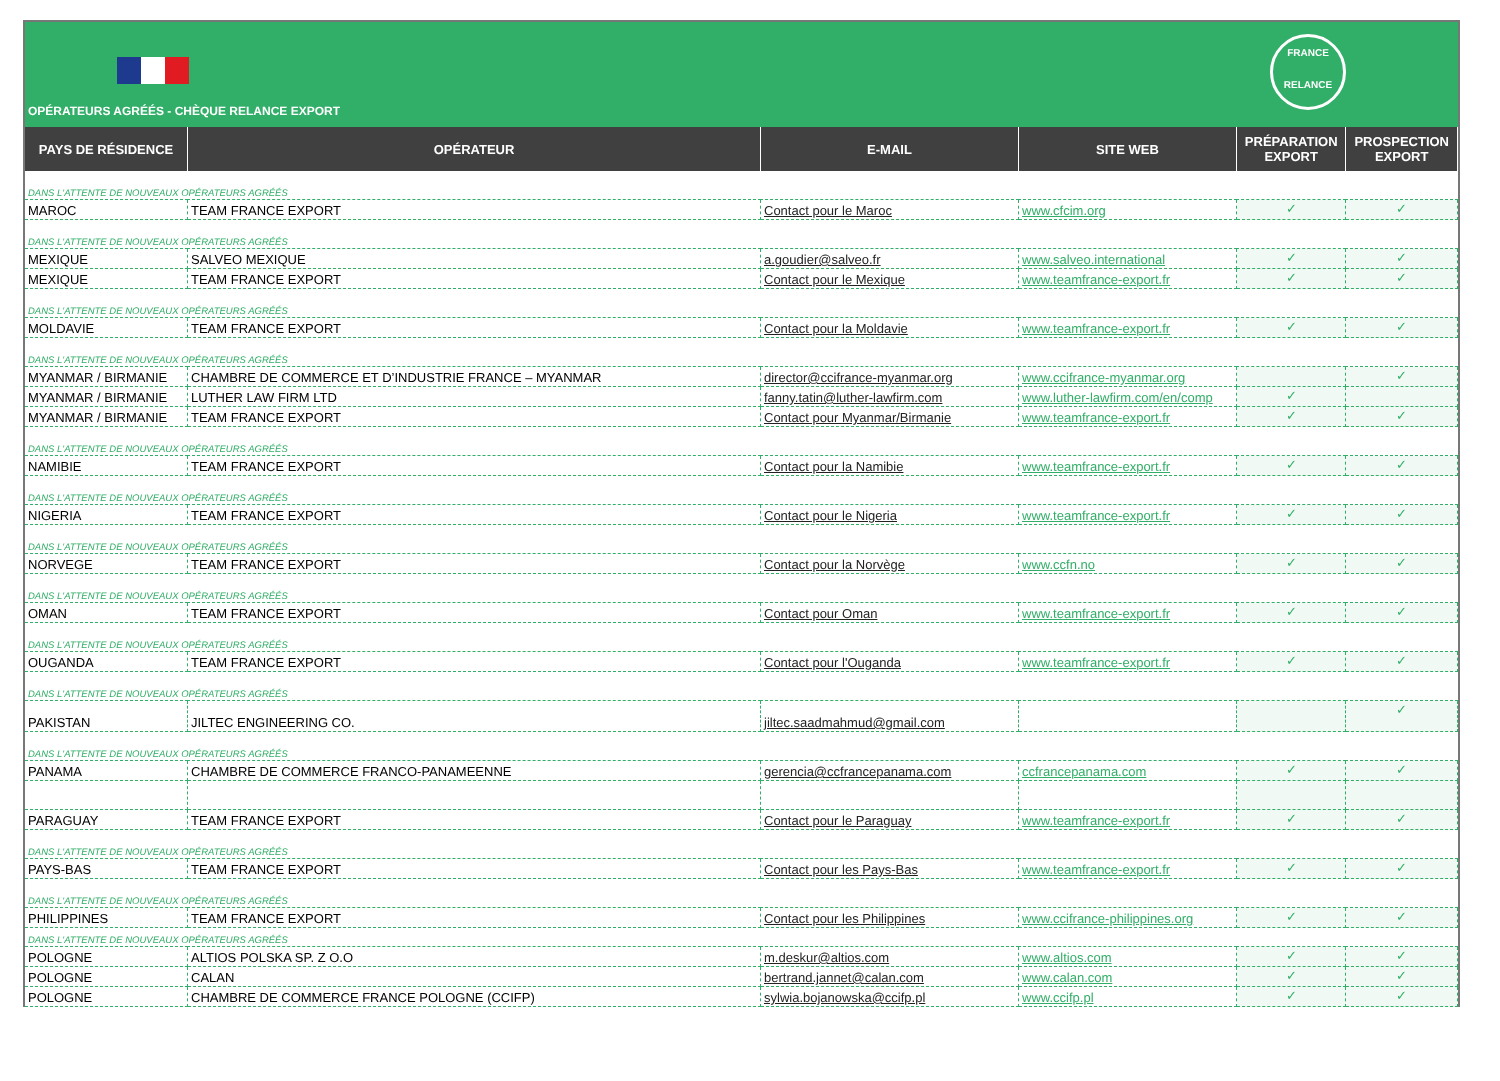OPÉRATEURS AGRÉÉS - CHÈQUE RELANCE EXPORT
FRANCE
RELANCE
| PAYS DE RÉSIDENCE | OPÉRATEUR | E-MAIL | SITE WEB | PRÉPARATION EXPORT | PROSPECTION EXPORT |
| --- | --- | --- | --- | --- | --- |
| DANS L'ATTENTE DE NOUVEAUX OPÉRATEURS AGRÉÉS | | | | | |
| MAROC | TEAM FRANCE EXPORT | Contact pour le Maroc | www.cfcim.org | ✓ | ✓ |
| DANS L'ATTENTE DE NOUVEAUX OPÉRATEURS AGRÉÉS | | | | | |
| MEXIQUE | SALVEO MEXIQUE | a.goudier@salveo.fr | www.salveo.international | ✓ | ✓ |
| MEXIQUE | TEAM FRANCE EXPORT | Contact pour le Mexique | www.teamfrance-export.fr | ✓ | ✓ |
| DANS L'ATTENTE DE NOUVEAUX OPÉRATEURS AGRÉÉS | | | | | |
| MOLDAVIE | TEAM FRANCE EXPORT | Contact pour la Moldavie | www.teamfrance-export.fr | ✓ | ✓ |
| DANS L'ATTENTE DE NOUVEAUX OPÉRATEURS AGRÉÉS | | | | | |
| MYANMAR / BIRMANIE | CHAMBRE DE COMMERCE ET D’INDUSTRIE FRANCE – MYANMAR | director@ccifrance-myanmar.org | www.ccifrance-myanmar.org | | ✓ |
| MYANMAR / BIRMANIE | LUTHER LAW FIRM LTD | fanny.tatin@luther-lawfirm.com | www.luther-lawfirm.com/en/comp | ✓ | |
| MYANMAR / BIRMANIE | TEAM FRANCE EXPORT | Contact pour Myanmar/Birmanie | www.teamfrance-export.fr | ✓ | ✓ |
| DANS L'ATTENTE DE NOUVEAUX OPÉRATEURS AGRÉÉS | | | | | |
| NAMIBIE | TEAM FRANCE EXPORT | Contact pour la Namibie | www.teamfrance-export.fr | ✓ | ✓ |
| DANS L'ATTENTE DE NOUVEAUX OPÉRATEURS AGRÉÉS | | | | | |
| NIGERIA | TEAM FRANCE EXPORT | Contact pour le Nigeria | www.teamfrance-export.fr | ✓ | ✓ |
| DANS L'ATTENTE DE NOUVEAUX OPÉRATEURS AGRÉÉS | | | | | |
| NORVEGE | TEAM FRANCE EXPORT | Contact pour la Norvège | www.ccfn.no | ✓ | ✓ |
| DANS L'ATTENTE DE NOUVEAUX OPÉRATEURS AGRÉÉS | | | | | |
| OMAN | TEAM FRANCE EXPORT | Contact pour Oman | www.teamfrance-export.fr | ✓ | ✓ |
| DANS L'ATTENTE DE NOUVEAUX OPÉRATEURS AGRÉÉS | | | | | |
| OUGANDA | TEAM FRANCE EXPORT | Contact pour l'Ouganda | www.teamfrance-export.fr | ✓ | ✓ |
| DANS L'ATTENTE DE NOUVEAUX OPÉRATEURS AGRÉÉS | | | | | |
| PAKISTAN | JILTEC ENGINEERING CO. | jiltec.saadmahmud@gmail.com | | | ✓ |
| DANS L'ATTENTE DE NOUVEAUX OPÉRATEURS AGRÉÉS | | | | | |
| PANAMA | CHAMBRE DE COMMERCE FRANCO-PANAMEENNE | gerencia@ccfrancepanama.com | ccfrancepanama.com | ✓ | ✓ |
| PARAGUAY | TEAM FRANCE EXPORT | Contact pour le Paraguay | www.teamfrance-export.fr | ✓ | ✓ |
| DANS L'ATTENTE DE NOUVEAUX OPÉRATEURS AGRÉÉS | | | | | |
| PAYS-BAS | TEAM FRANCE EXPORT | Contact pour les Pays-Bas | www.teamfrance-export.fr | ✓ | ✓ |
| DANS L'ATTENTE DE NOUVEAUX OPÉRATEURS AGRÉÉS | | | | | |
| PHILIPPINES | TEAM FRANCE EXPORT | Contact pour les Philippines | www.ccifrance-philippines.org | ✓ | ✓ |
| DANS L'ATTENTE DE NOUVEAUX OPÉRATEURS AGRÉÉS | | | | | |
| POLOGNE | ALTIOS POLSKA SP. Z O.O | m.deskur@altios.com | www.altios.com | ✓ | ✓ |
| POLOGNE | CALAN | bertrand.jannet@calan.com | www.calan.com | ✓ | ✓ |
| POLOGNE | CHAMBRE DE COMMERCE FRANCE POLOGNE (CCIFP) | sylwia.bojanowska@ccifp.pl | www.ccifp.pl | ✓ | ✓ |